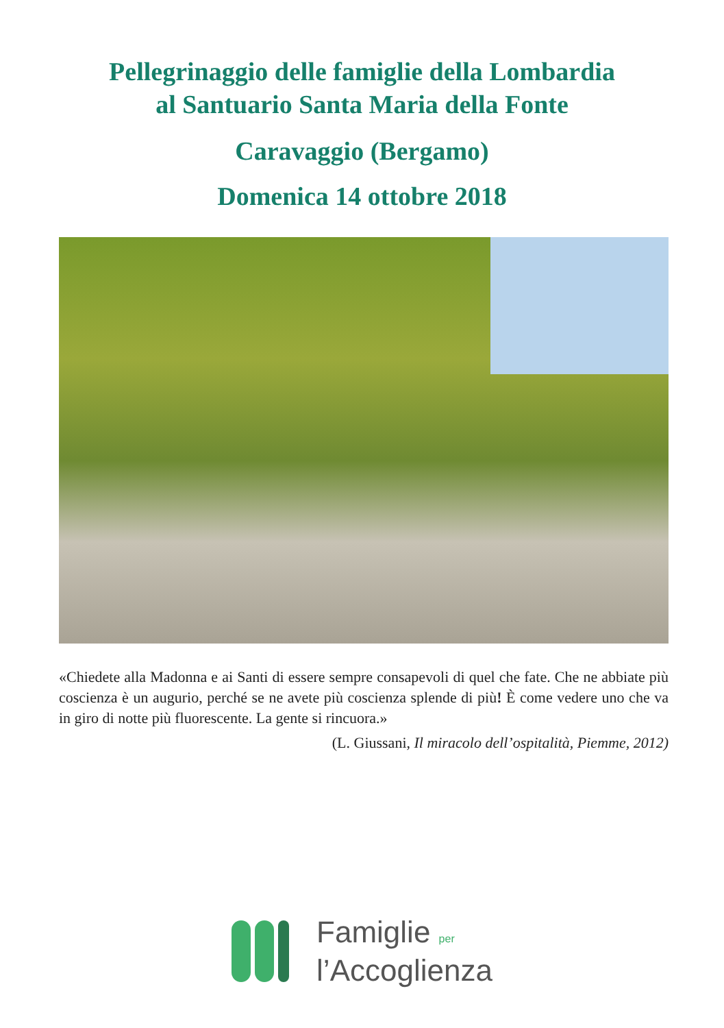Pellegrinaggio delle famiglie della Lombardia
al Santuario Santa Maria della Fonte
Caravaggio (Bergamo)
Domenica 14 ottobre 2018
«Chiedete alla Madonna e ai Santi di essere sempre consapevoli di quel che fate. Che ne abbiate più coscienza è un augurio, perché se ne avete più coscienza splende di più! È come vedere uno che va in giro di notte più fluorescente. La gente si rincuora.»
(L. Giussani, Il miracolo dell’ospitalità, Piemme, 2012)
Famiglie per
l’Accoglienza